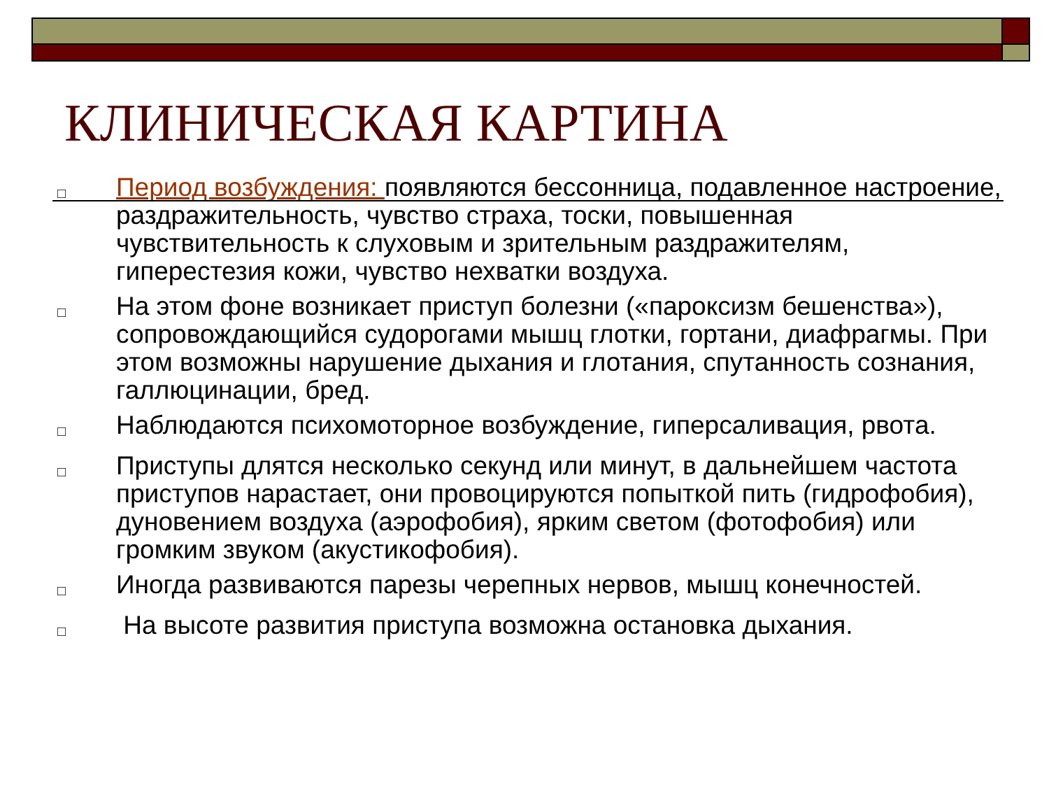КЛИНИЧЕСКАЯ КАРТИНА
□ Период возбуждения: появляются бессонница, подавленное настроение, раздражительность, чувство страха, тоски, повышенная чувствительность к слуховым и зрительным раздражителям, гиперестезия кожи, чувство нехватки воздуха.
□ На этом фоне возникает приступ болезни («пароксизм бешенства»), сопровождающийся судорогами мышц глотки, гортани, диафрагмы. При этом возможны нарушение дыхания и глотания, спутанность сознания, галлюцинации, бред.
□ Наблюдаются психомоторное возбуждение, гиперсаливация, рвота.
□ Приступы длятся несколько секунд или минут, в дальнейшем частота приступов нарастает, они провоцируются попыткой пить (гидрофобия), дуновением воздуха (аэрофобия), ярким светом (фотофобия) или громким звуком (акустикофобия).
□ Иногда развиваются парезы черепных нервов, мышц конечностей.
□ На высоте развития приступа возможна остановка дыхания.